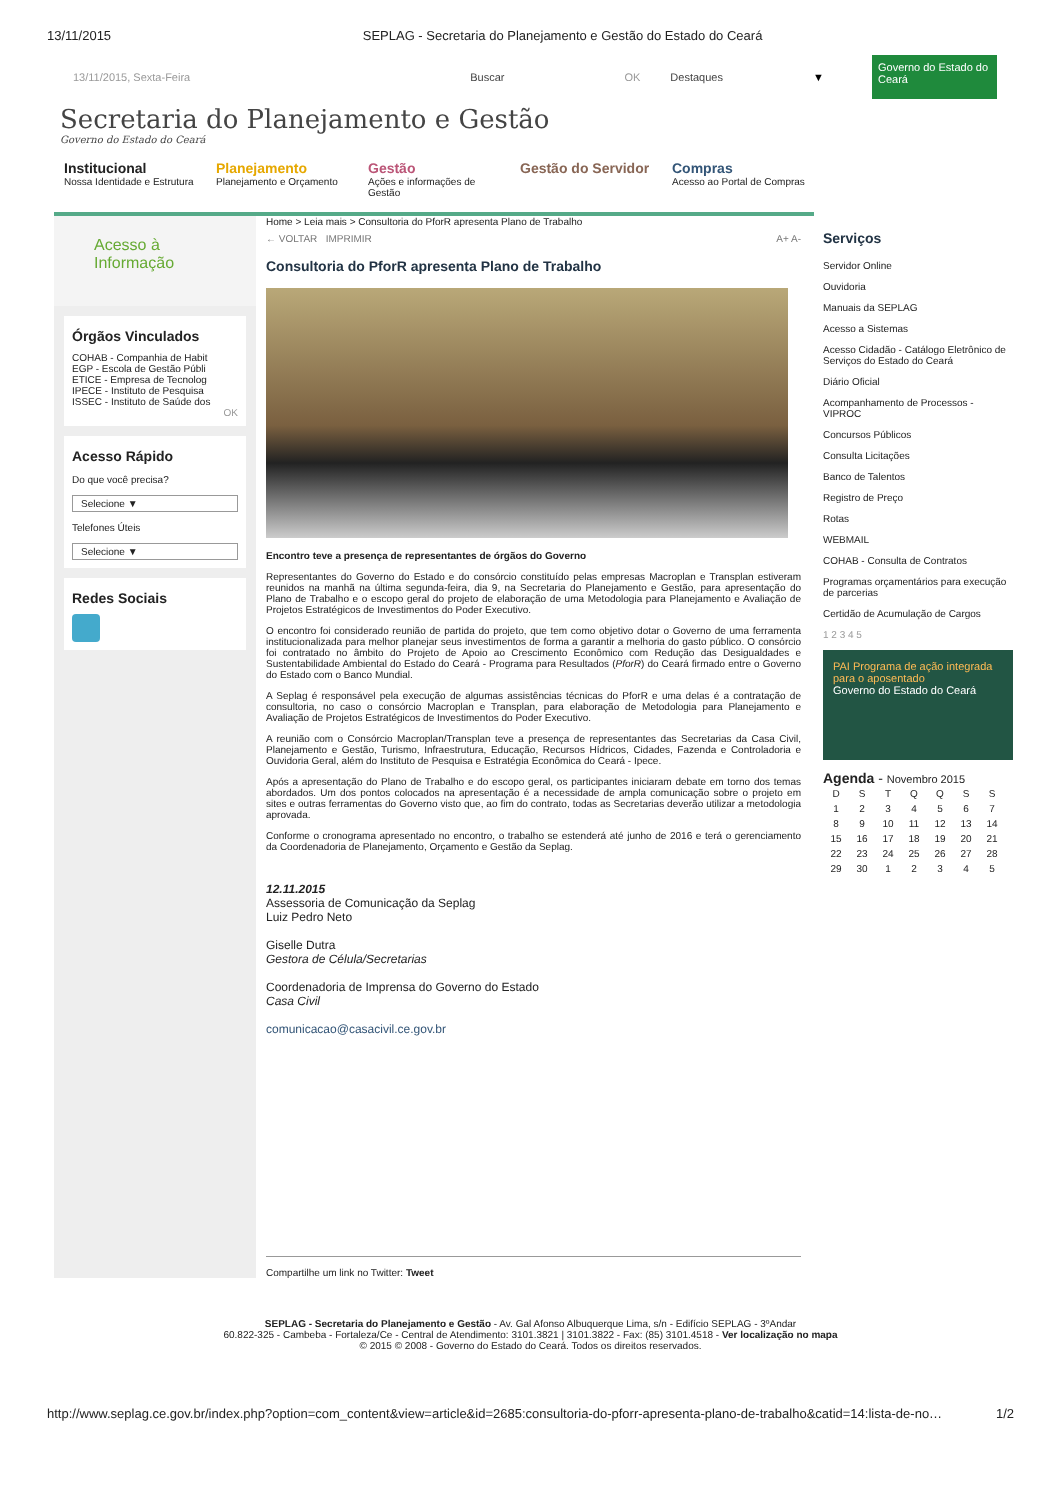13/11/2015 SEPLAG - Secretaria do Planejamento e Gestão do Estado do Ceará
13/11/2015, Sexta-Feira Buscar OK Destaques ▼
Governo do Estado do Ceará
Secretaria do Planejamento e Gestão
Governo do Estado do Ceará
Institucional
Nossa Identidade e Estrutura
Planejamento
Planejamento e Orçamento
Gestão
Ações e informações de Gestão
Gestão do Servidor Compras
Acesso ao Portal de Compras
Acesso à Informação
Órgãos Vinculados
COHAB - Companhia de Habit
EGP - Escola de Gestão Públi
ETICE - Empresa de Tecnolog
IPECE - Instituto de Pesquisa
ISSEC - Instituto de Saúde dos
OK
Acesso Rápido
Do que você precisa?
Selecione ▼
Telefones Úteis
Selecione ▼
Redes Sociais
Home > Leia mais > Consultoria do PforR apresenta Plano de Trabalho
← VOLTAR IMPRIMIR A+ A-
Consultoria do PforR apresenta Plano de Trabalho
Encontro teve a presença de representantes de órgãos do Governo
Representantes do Governo do Estado e do consórcio constituído pelas empresas Macroplan e Transplan estiveram reunidos na manhã na última segunda-feira, dia 9, na Secretaria do Planejamento e Gestão, para apresentação do Plano de Trabalho e o escopo geral do projeto de elaboração de uma Metodologia para Planejamento e Avaliação de Projetos Estratégicos de Investimentos do Poder Executivo.
O encontro foi considerado reunião de partida do projeto, que tem como objetivo dotar o Governo de uma ferramenta institucionalizada para melhor planejar seus investimentos de forma a garantir a melhoria do gasto público. O consórcio foi contratado no âmbito do Projeto de Apoio ao Crescimento Econômico com Redução das Desigualdades e Sustentabilidade Ambiental do Estado do Ceará - Programa para Resultados (PforR) do Ceará firmado entre o Governo do Estado com o Banco Mundial.
A Seplag é responsável pela execução de algumas assistências técnicas do PforR e uma delas é a contratação de consultoria, no caso o consórcio Macroplan e Transplan, para elaboração de Metodologia para Planejamento e Avaliação de Projetos Estratégicos de Investimentos do Poder Executivo.
A reunião com o Consórcio Macroplan/Transplan teve a presença de representantes das Secretarias da Casa Civil, Planejamento e Gestão, Turismo, Infraestrutura, Educação, Recursos Hídricos, Cidades, Fazenda e Controladoria e Ouvidoria Geral, além do Instituto de Pesquisa e Estratégia Econômica do Ceará - Ipece.
Após a apresentação do Plano de Trabalho e do escopo geral, os participantes iniciaram debate em torno dos temas abordados. Um dos pontos colocados na apresentação é a necessidade de ampla comunicação sobre o projeto em sites e outras ferramentas do Governo visto que, ao fim do contrato, todas as Secretarias deverão utilizar a metodologia aprovada.
Conforme o cronograma apresentado no encontro, o trabalho se estenderá até junho de 2016 e terá o gerenciamento da Coordenadoria de Planejamento, Orçamento e Gestão da Seplag.
12.11.2015
Assessoria de Comunicação da Seplag
Luiz Pedro Neto
Giselle Dutra
Gestora de Célula/Secretarias
Coordenadoria de Imprensa do Governo do Estado
Casa Civil
comunicacao@casacivil.ce.gov.br
Compartilhe um link no Twitter: Tweet
Serviços
Servidor Online
Ouvidoria
Manuais da SEPLAG
Acesso a Sistemas
Acesso Cidadão - Catálogo Eletrônico de Serviços do Estado do Ceará
Diário Oficial
Acompanhamento de Processos - VIPROC
Concursos Públicos
Consulta Licitações
Banco de Talentos
Registro de Preço
Rotas
WEBMAIL
COHAB - Consulta de Contratos
Programas orçamentários para execução de parcerias
Certidão de Acumulação de Cargos
1 2 3 4 5
PAI Programa de ação integrada para o aposentado
Governo do Estado do Ceará
Agenda - Novembro 2015
| D | S | T | Q | Q | S | S |
| --- | --- | --- | --- | --- | --- | --- |
| 1 | 2 | 3 | 4 | 5 | 6 | 7 |
| 8 | 9 | 10 | 11 | 12 | 13 | 14 |
| 15 | 16 | 17 | 18 | 19 | 20 | 21 |
| 22 | 23 | 24 | 25 | 26 | 27 | 28 |
| 29 | 30 | 1 | 2 | 3 | 4 | 5 |
SEPLAG - Secretaria do Planejamento e Gestão - Av. Gal Afonso Albuquerque Lima, s/n - Edifício SEPLAG - 3ºAndar
60.822-325 - Cambeba - Fortaleza/Ce - Central de Atendimento: 3101.3821 | 3101.3822 - Fax: (85) 3101.4518 - Ver localização no mapa
© 2015 © 2008 - Governo do Estado do Ceará. Todos os direitos reservados.
http://www.seplag.ce.gov.br/index.php?option=com_content&view=article&id=2685:consultoria-do-pforr-apresenta-plano-de-trabalho&catid=14:lista-de-no… 1/2